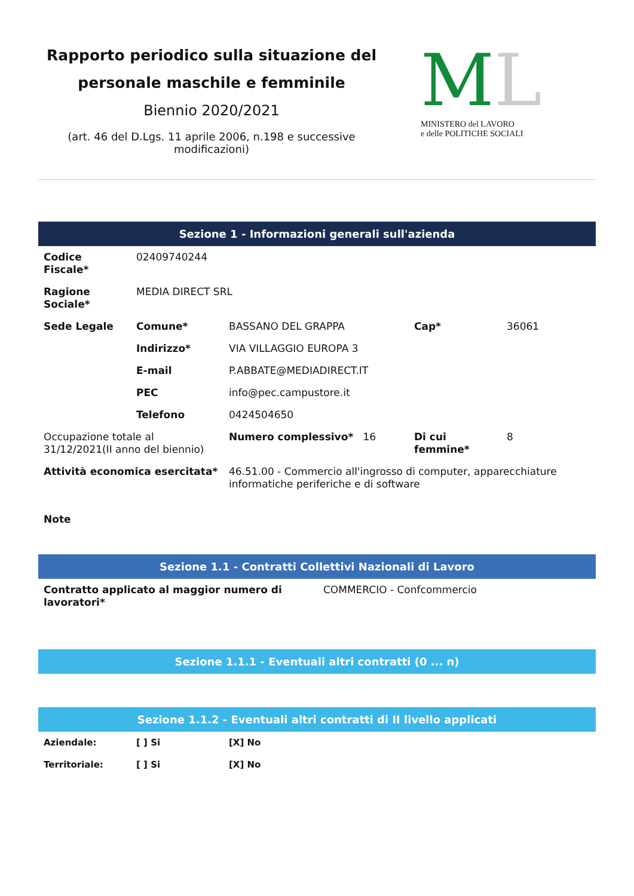Rapporto periodico sulla situazione del personale maschile e femminile
Biennio 2020/2021
(art. 46 del D.Lgs. 11 aprile 2006, n.198 e successive modificazioni)
ML
MINISTERO del LAVORO
e delle POLITICHE SOCIALI
Sezione 1 - Informazioni generali sull'azienda
| Codice Fiscale* | 02409740244 | | | |
| Ragione Sociale* | MEDIA DIRECT SRL | | | |
| Sede Legale | Comune* | BASSANO DEL GRAPPA | Cap* | 36061 |
| | Indirizzo* | VIA VILLAGGIO EUROPA 3 | | |
| | E-mail | P.ABBATE@MEDIADIRECT.IT | | |
| | PEC | info@pec.campustore.it | | |
| | Telefono | 0424504650 | | |
| Occupazione totale al 31/12/2021(II anno del biennio) | | Numero complessivo* 16 | Di cui femmine* | 8 |
| Attività economica esercitata* | | 46.51.00 - Commercio all'ingrosso di computer, apparecchiature informatiche periferiche e di software | | |
| Note | | | | |
Sezione 1.1 - Contratti Collettivi Nazionali di Lavoro
| Contratto applicato al maggior numero di lavoratori* | COMMERCIO - Confcommercio |
Sezione 1.1.1 - Eventuali altri contratti (0 ... n)
Sezione 1.1.2 - Eventuali altri contratti di II livello applicati
| Aziendale: | [ ] Si | [X] No |
| Territoriale: | [ ] Si | [X] No |